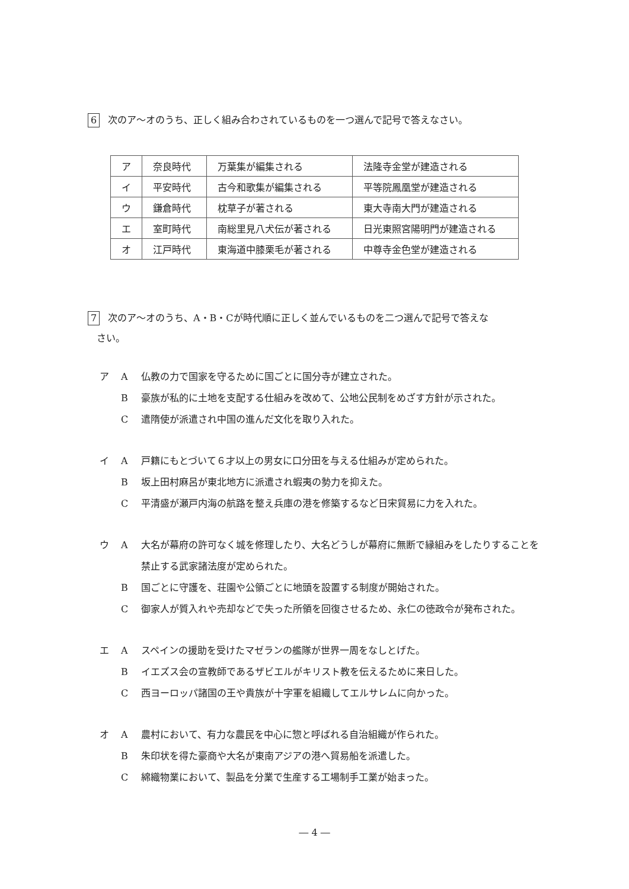6 次のア～オのうち、正しく組み合わされているものを一つ選んで記号で答えなさい。
| ア | 奈良時代 | 万葉集が編集される | 法隆寺金堂が建造される |
| イ | 平安時代 | 古今和歌集が編集される | 平等院鳳凰堂が建造される |
| ウ | 鎌倉時代 | 枕草子が著される | 東大寺南大門が建造される |
| エ | 室町時代 | 南総里見八犬伝が著される | 日光東照宮陽明門が建造される |
| オ | 江戸時代 | 東海道中膝栗毛が著される | 中尊寺金色堂が建造される |
7 次のア～オのうち、A・B・Cが時代順に正しく並んでいるものを二つ選んで記号で答えな
さい。
ア A 仏教の力で国家を守るために国ごとに国分寺が建立された。
B豪族が私的に土地を支配する仕組みを改めて、公地公民制をめざす方針が示された。
C遣隋使が派遣され中国の進んだ文化を取り入れた。
イ A 戸籍にもとづいて６才以上の男女に口分田を与える仕組みが定められた。
B坂上田村麻呂が東北地方に派遣され蝦夷の勢力を抑えた。
C平清盛が瀬戸内海の航路を整え兵庫の港を修築するなど日宋貿易に力を入れた。
ウ A 大名が幕府の許可なく城を修理したり、大名どうしが幕府に無断で縁組みをしたりすることを禁止する武家諸法度が定められた。
B国ごとに守護を、荘園や公領ごとに地頭を設置する制度が開始された。
C御家人が質入れや売却などで失った所領を回復させるため、永仁の徳政令が発布された。
エ A スペインの援助を受けたマゼランの艦隊が世界一周をなしとげた。
Bイエズス会の宣教師であるザビエルがキリスト教を伝えるために来日した。
C西ヨーロッパ諸国の王や貴族が十字軍を組織してエルサレムに向かった。
オ A 農村において、有力な農民を中心に惣と呼ばれる自治組織が作られた。
B朱印状を得た豪商や大名が東南アジアの港へ貿易船を派遣した。
C綿織物業において、製品を分業で生産する工場制手工業が始まった。
― 4 ―